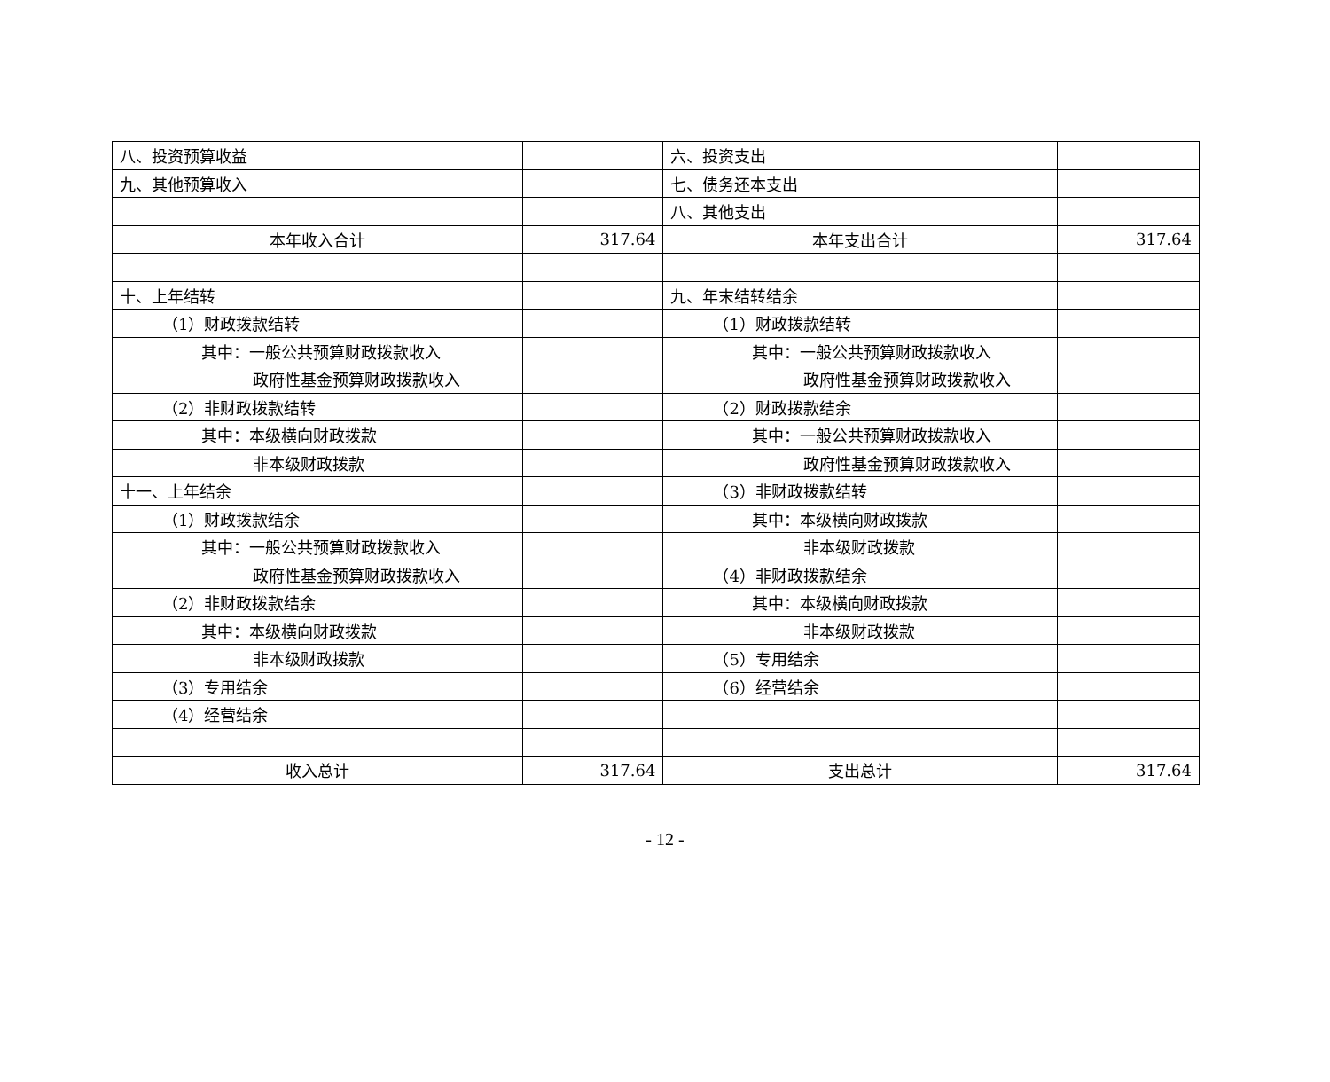| 八、投资预算收益 | | 六、投资支出 | |
| 九、其他预算收入 | | 七、债务还本支出 | |
| | | 八、其他支出 | |
| 本年收入合计 | 317.64 | 本年支出合计 | 317.64 |
| 十、上年结转 | | 九、年末结转结余 | |
| （1）财政拨款结转 | | （1）财政拨款结转 | |
| 其中：一般公共预算财政拨款收入 | | 其中：一般公共预算财政拨款收入 | |
| 政府性基金预算财政拨款收入 | | 政府性基金预算财政拨款收入 | |
| （2）非财政拨款结转 | | （2）财政拨款结余 | |
| 其中：本级横向财政拨款 | | 其中：一般公共预算财政拨款收入 | |
| 非本级财政拨款 | | 政府性基金预算财政拨款收入 | |
| 十一、上年结余 | | （3）非财政拨款结转 | |
| （1）财政拨款结余 | | 其中：本级横向财政拨款 | |
| 其中：一般公共预算财政拨款收入 | | 非本级财政拨款 | |
| 政府性基金预算财政拨款收入 | | （4）非财政拨款结余 | |
| （2）非财政拨款结余 | | 其中：本级横向财政拨款 | |
| 其中：本级横向财政拨款 | | 非本级财政拨款 | |
| 非本级财政拨款 | | （5）专用结余 | |
| （3）专用结余 | | （6）经营结余 | |
| （4）经营结余 | | | |
| 收入总计 | 317.64 | 支出总计 | 317.64 |
- 12 -